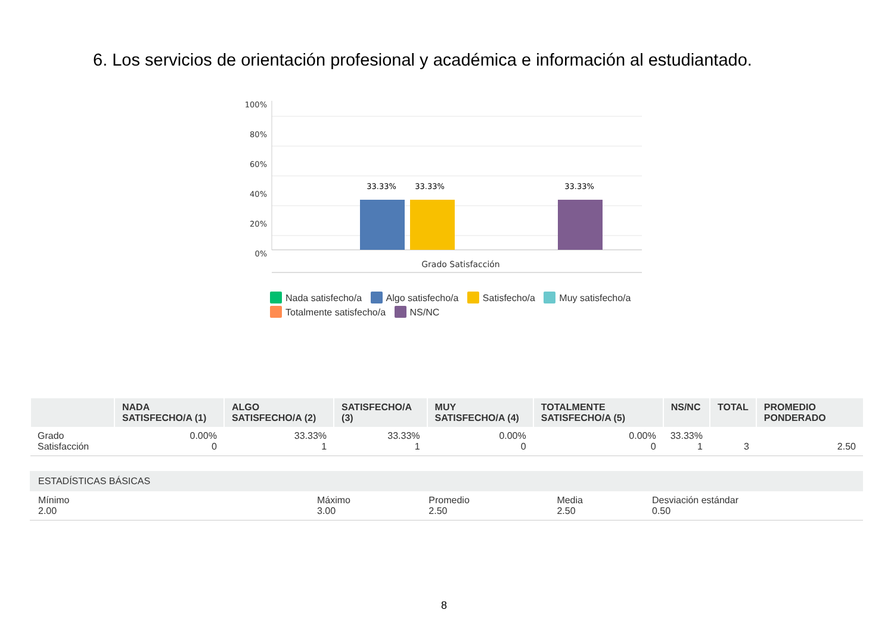6. Los servicios de orientación profesional y académica e información al estudiantado.
100%
80%
60%
40%
20%
0%
33.33%
33.33%
33.33%
Grado Satisfacción
Nada satisfecho/a Algo satisfecho/a Satisfecho/a Muy satisfecho/a
Totalmente satisfecho/a NS/NC
| | NADA SATISFECHO/A (1) | ALGO SATISFECHO/A (2) | SATISFECHO/A (3) | MUY SATISFECHO/A (4) | TOTALMENTE SATISFECHO/A (5) | NS/NC | TOTAL | PROMEDIO PONDERADO |
| --- | --- | --- | --- | --- | --- | --- | --- | --- |
| Grado Satisfacción | 0.00% 0 | 33.33% 1 | 33.33% 1 | 0.00% 0 | 0.00% 0 | 33.33% 1 | 3 | 2.50 |
| ESTADÍSTICAS BÁSICAS | | | | |
| --- | --- | --- | --- | --- |
| Mínimo 2.00 | Máximo 3.00 | Promedio 2.50 | Media 2.50 | Desviación estándar 0.50 |
8